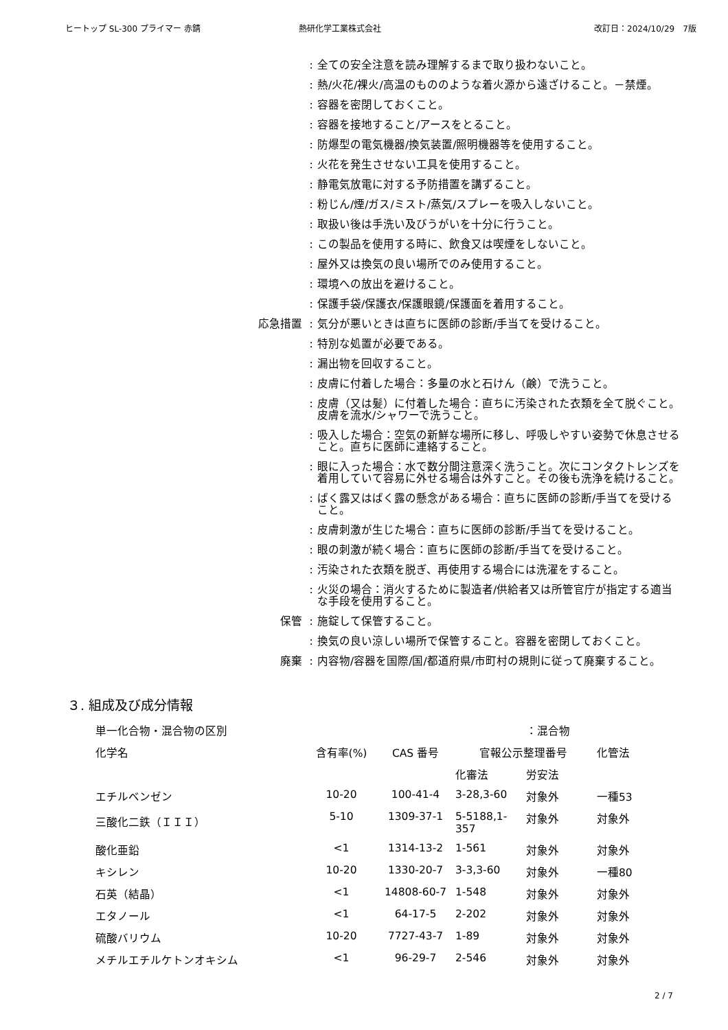ヒートップ SL-300 プライマー 赤錆 熱研化学工業株式会社 改訂日：2024/10/29　7版
: 全ての安全注意を読み理解するまで取り扱わないこと。
: 熱/火花/裸火/高温のもののような着火源から遠ざけること。－禁煙。
: 容器を密閉しておくこと。
: 容器を接地すること/アースをとること。
: 防爆型の電気機器/換気装置/照明機器等を使用すること。
: 火花を発生させない工具を使用すること。
: 静電気放電に対する予防措置を講ずること。
: 粉じん/煙/ガス/ミスト/蒸気/スプレーを吸入しないこと。
: 取扱い後は手洗い及びうがいを十分に行うこと。
: この製品を使用する時に、飲食又は喫煙をしないこと。
: 屋外又は換気の良い場所でのみ使用すること。
: 環境への放出を避けること。
: 保護手袋/保護衣/保護眼鏡/保護面を着用すること。
応急措置 : 気分が悪いときは直ちに医師の診断/手当てを受けること。
: 特別な処置が必要である。
: 漏出物を回収すること。
: 皮膚に付着した場合：多量の水と石けん（鹸）で洗うこと。
: 皮膚（又は髪）に付着した場合：直ちに汚染された衣類を全て脱ぐこと。皮膚を流水/シャワーで洗うこと。
: 吸入した場合：空気の新鮮な場所に移し、呼吸しやすい姿勢で休息させること。直ちに医師に連絡すること。
: 眼に入った場合：水で数分間注意深く洗うこと。次にコンタクトレンズを着用していて容易に外せる場合は外すこと。その後も洗浄を続けること。
: ばく露又はばく露の懸念がある場合：直ちに医師の診断/手当てを受けること。
: 皮膚刺激が生じた場合：直ちに医師の診断/手当てを受けること。
: 眼の刺激が続く場合：直ちに医師の診断/手当てを受けること。
: 汚染された衣類を脱ぎ、再使用する場合には洗濯をすること。
: 火災の場合：消火するために製造者/供給者又は所管官庁が指定する適当な手段を使用すること。
保管 : 施錠して保管すること。
: 換気の良い涼しい場所で保管すること。容器を密閉しておくこと。
廃棄 : 内容物/容器を国際/国/都道府県/市町村の規則に従って廃棄すること。
３. 組成及び成分情報
| 単一化合物・混合物の区別 | | | | ：混合物 | |
| 化学名 | 含有率(%) | CAS 番号 | 官報公示整理番号 | | 化管法 |
| | | | 化審法 | 労安法 | |
| エチルベンゼン | 10-20 | 100-41-4 | 3-28,3-60 | 対象外 | 一種53 |
| 三酸化二鉄（ＩＩＩ） | 5-10 | 1309-37-1 | 5-5188,1-357 | 対象外 | 対象外 |
| 酸化亜鉛 | <1 | 1314-13-2 | 1-561 | 対象外 | 対象外 |
| キシレン | 10-20 | 1330-20-7 | 3-3,3-60 | 対象外 | 一種80 |
| 石英（結晶） | <1 | 14808-60-7 | 1-548 | 対象外 | 対象外 |
| エタノール | <1 | 64-17-5 | 2-202 | 対象外 | 対象外 |
| 硫酸バリウム | 10-20 | 7727-43-7 | 1-89 | 対象外 | 対象外 |
| メチルエチルケトンオキシム | <1 | 96-29-7 | 2-546 | 対象外 | 対象外 |
2 / 7